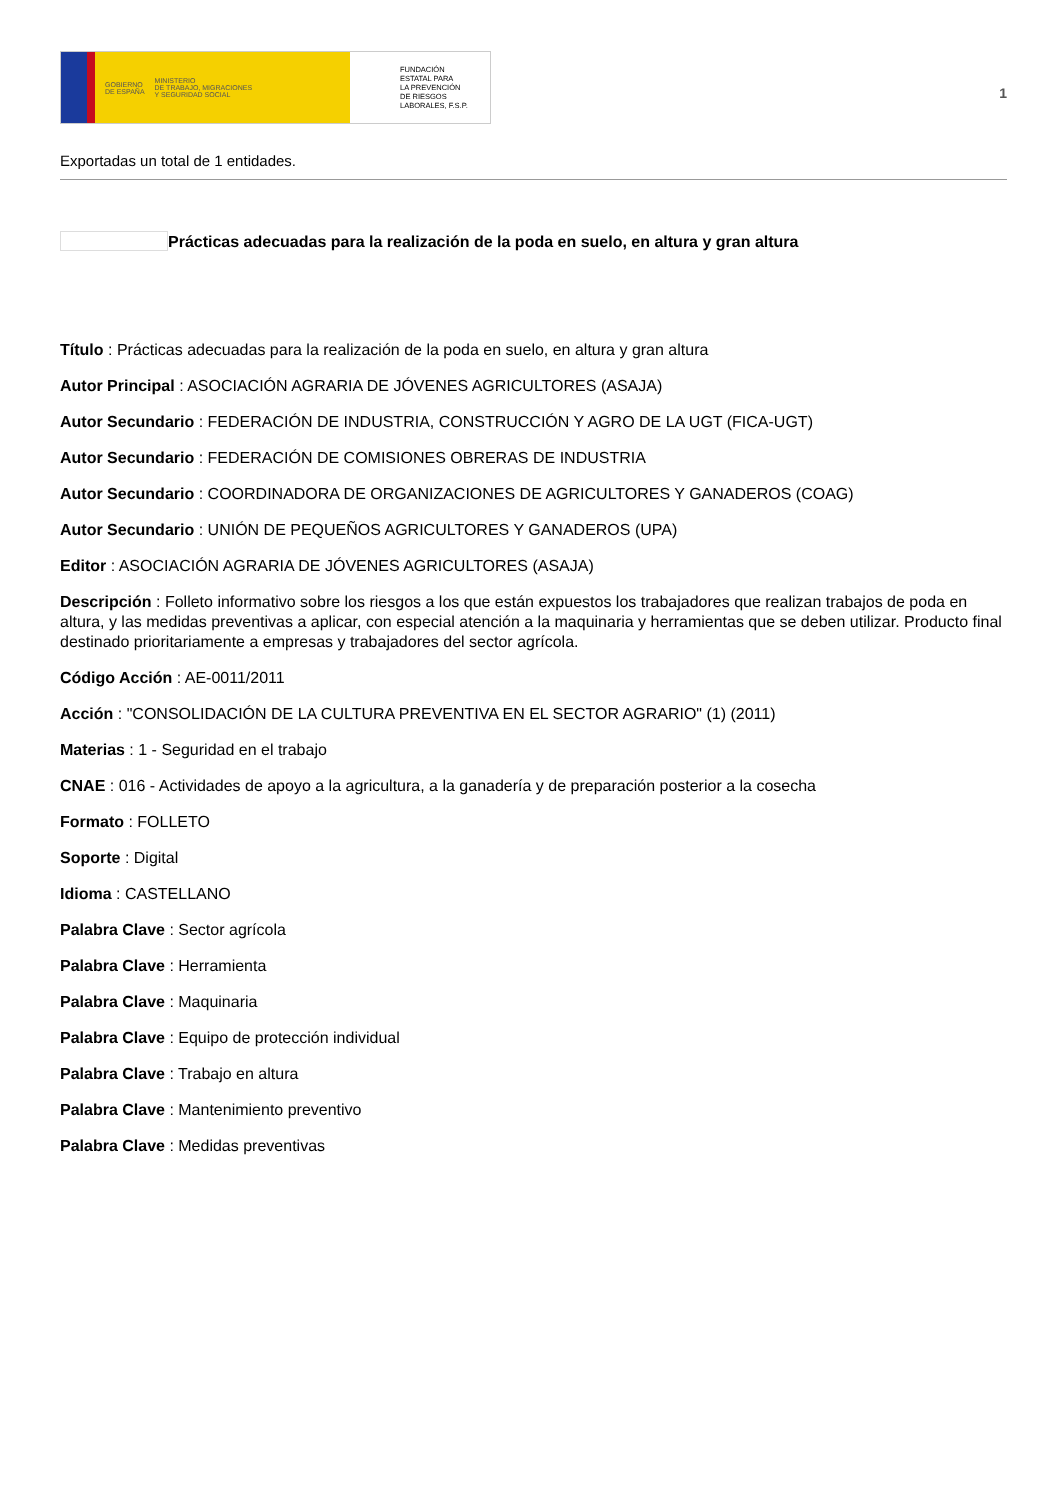GOBIERNO
DE ESPAÑA MINISTERIO
DE TRABAJO, MIGRACIONES
Y SEGURIDAD SOCIAL
FUNDACIÓN
ESTATAL PARA
LA PREVENCIÓN
DE RIESGOS
LABORALES, F.S.P.
1
Exportadas un total de 1 entidades.
Prácticas adecuadas para la realización de la poda en suelo, en altura y gran altura
Título : Prácticas adecuadas para la realización de la poda en suelo, en altura y gran altura
Autor Principal : ASOCIACIÓN AGRARIA DE JÓVENES AGRICULTORES (ASAJA)
Autor Secundario : FEDERACIÓN DE INDUSTRIA, CONSTRUCCIÓN Y AGRO DE LA UGT (FICA-UGT)
Autor Secundario : FEDERACIÓN DE COMISIONES OBRERAS DE INDUSTRIA
Autor Secundario : COORDINADORA DE ORGANIZACIONES DE AGRICULTORES Y GANADEROS (COAG)
Autor Secundario : UNIÓN DE PEQUEÑOS AGRICULTORES Y GANADEROS (UPA)
Editor : ASOCIACIÓN AGRARIA DE JÓVENES AGRICULTORES (ASAJA)
Descripción : Folleto informativo sobre los riesgos a los que están expuestos los trabajadores que realizan trabajos de poda en altura, y las medidas preventivas a aplicar, con especial atención a la maquinaria y herramientas que se deben utilizar. Producto final destinado prioritariamente a empresas y trabajadores del sector agrícola.
Código Acción : AE-0011/2011
Acción : "CONSOLIDACIÓN DE LA CULTURA PREVENTIVA EN EL SECTOR AGRARIO" (1) (2011)
Materias : 1 - Seguridad en el trabajo
CNAE : 016 - Actividades de apoyo a la agricultura, a la ganadería y de preparación posterior a la cosecha
Formato : FOLLETO
Soporte : Digital
Idioma : CASTELLANO
Palabra Clave : Sector agrícola
Palabra Clave : Herramienta
Palabra Clave : Maquinaria
Palabra Clave : Equipo de protección individual
Palabra Clave : Trabajo en altura
Palabra Clave : Mantenimiento preventivo
Palabra Clave : Medidas preventivas